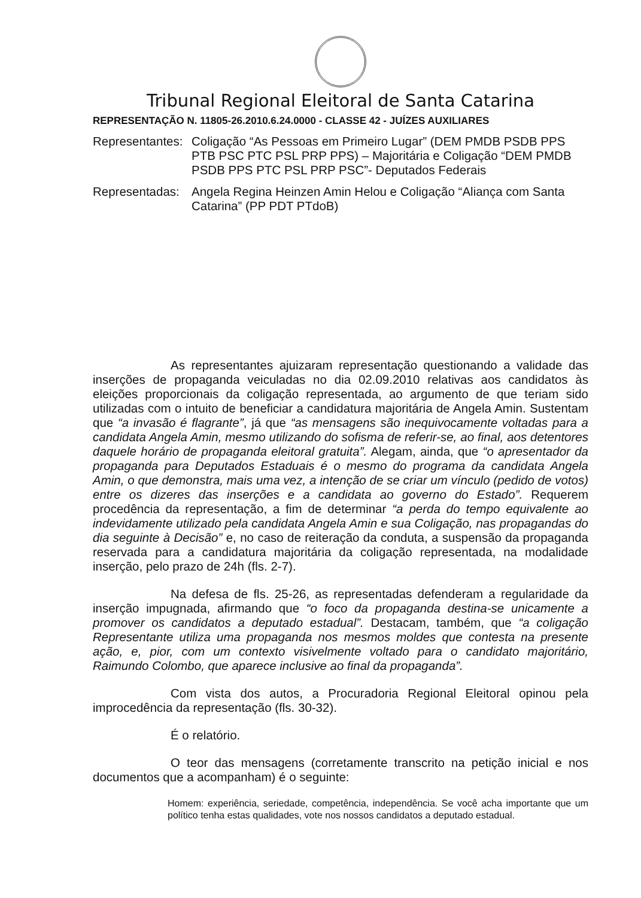Tribunal Regional Eleitoral de Santa Catarina
REPRESENTAÇÃO N. 11805-26.2010.6.24.0000 - CLASSE 42 - JUÍZES AUXILIARES
Representantes:
Coligação “As Pessoas em Primeiro Lugar” (DEM PMDB PSDB PPS PTB PSC PTC PSL PRP PPS) – Majoritária e Coligação “DEM PMDB PSDB PPS PTC PSL PRP PSC”- Deputados Federais
Representadas:
Angela Regina Heinzen Amin Helou e Coligação “Aliança com Santa Catarina” (PP PDT PTdoB)
As representantes ajuizaram representação questionando a validade das inserções de propaganda veiculadas no dia 02.09.2010 relativas aos candidatos às eleições proporcionais da coligação representada, ao argumento de que teriam sido utilizadas com o intuito de beneficiar a candidatura majoritária de Angela Amin. Sustentam que “a invasão é flagrante”, já que “as mensagens são inequivocamente voltadas para a candidata Angela Amin, mesmo utilizando do sofisma de referir-se, ao final, aos detentores daquele horário de propaganda eleitoral gratuita”. Alegam, ainda, que “o apresentador da propaganda para Deputados Estaduais é o mesmo do programa da candidata Angela Amin, o que demonstra, mais uma vez, a intenção de se criar um vínculo (pedido de votos) entre os dizeres das inserções e a candidata ao governo do Estado”. Requerem procedência da representação, a fim de determinar “a perda do tempo equivalente ao indevidamente utilizado pela candidata Angela Amin e sua Coligação, nas propagandas do dia seguinte à Decisão” e, no caso de reiteração da conduta, a suspensão da propaganda reservada para a candidatura majoritária da coligação representada, na modalidade inserção, pelo prazo de 24h (fls. 2-7).
Na defesa de fls. 25-26, as representadas defenderam a regularidade da inserção impugnada, afirmando que “o foco da propaganda destina-se unicamente a promover os candidatos a deputado estadual”. Destacam, também, que “a coligação Representante utiliza uma propaganda nos mesmos moldes que contesta na presente ação, e, pior, com um contexto visivelmente voltado para o candidato majoritário, Raimundo Colombo, que aparece inclusive ao final da propaganda”.
Com vista dos autos, a Procuradoria Regional Eleitoral opinou pela improcedência da representação (fls. 30-32).
É o relatório.
O teor das mensagens (corretamente transcrito na petição inicial e nos documentos que a acompanham) é o seguinte:
Homem: experiência, seriedade, competência, independência. Se você acha importante que um político tenha estas qualidades, vote nos nossos candidatos a deputado estadual.